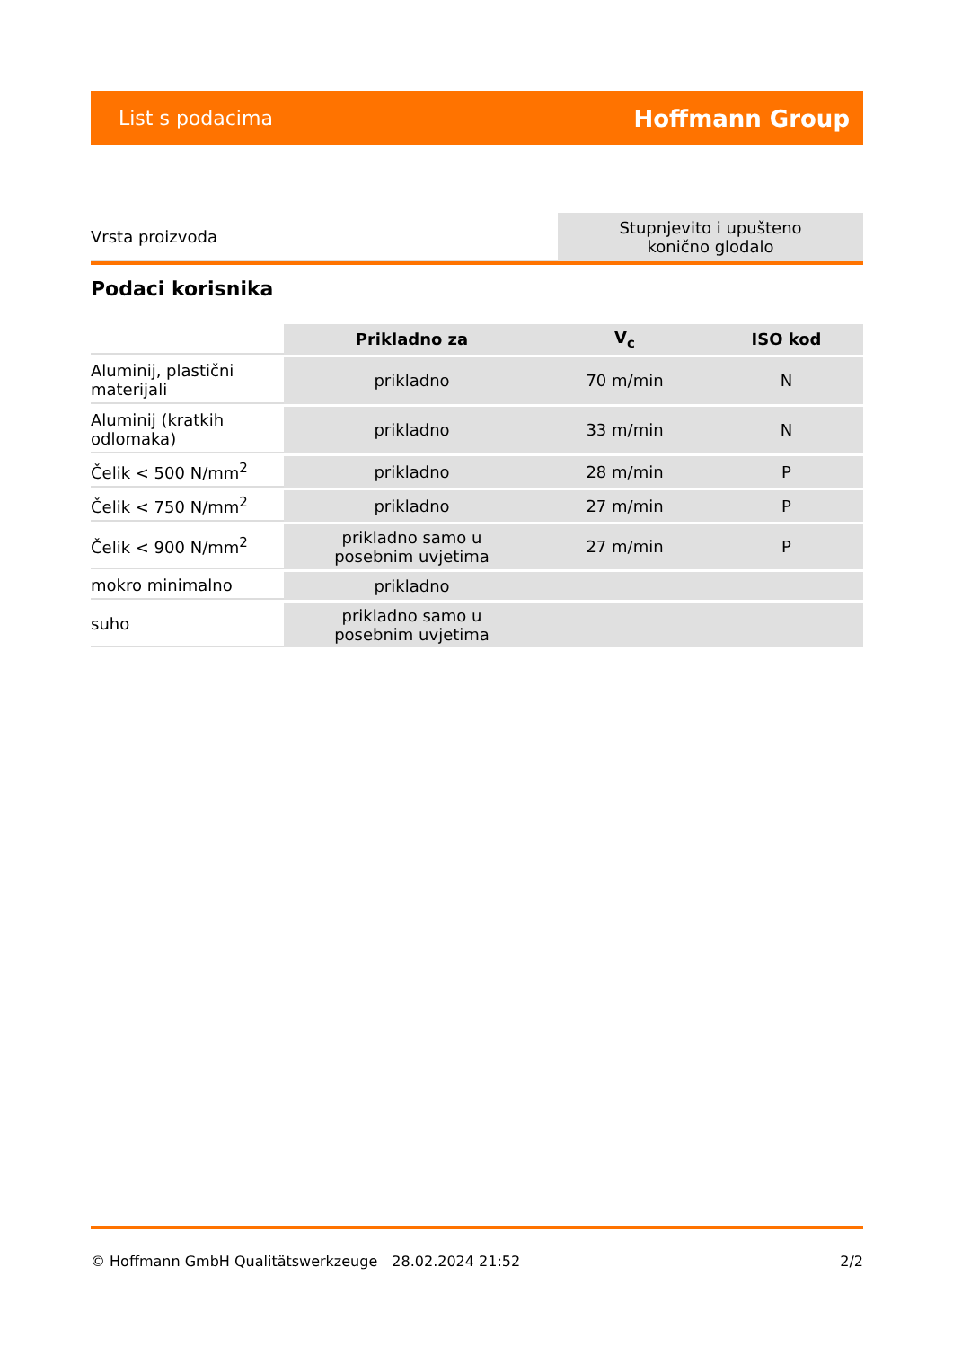List s podacima Hoffmann Group
| Vrsta proizvoda | Stupnjevito i upušteno konično glodalo |
Podaci korisnika
| | Prikladno za | V<sub>c</sub> | ISO kod |
| --- | --- | --- | --- |
| Aluminij, plastični materijali | prikladno | 70 m/min | N |
| Aluminij (kratkih odlomaka) | prikladno | 33 m/min | N |
| Čelik < 500 N/mm<sup>2</sup> | prikladno | 28 m/min | P |
| Čelik < 750 N/mm<sup>2</sup> | prikladno | 27 m/min | P |
| Čelik < 900 N/mm<sup>2</sup> | prikladno samo u posebnim uvjetima | 27 m/min | P |
| mokro minimalno | prikladno | | |
| suho | prikladno samo u posebnim uvjetima | | |
© Hoffmann GmbH Qualitätswerkzeuge 28.02.2024 21:52 2/2